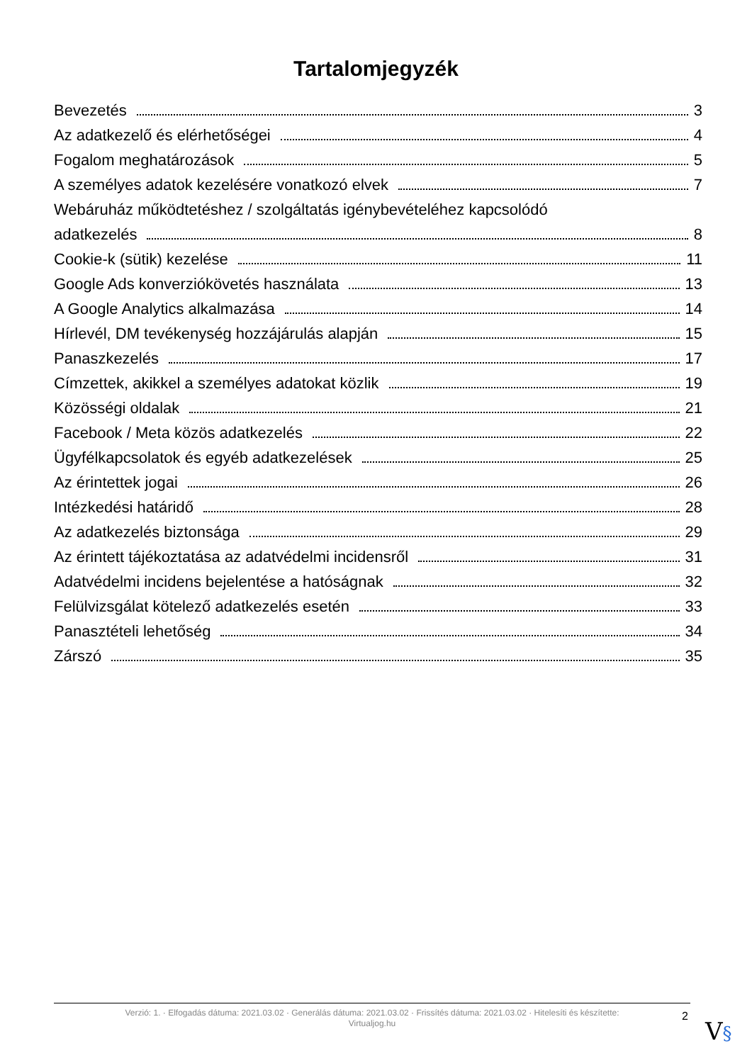Tartalomjegyzék
Bevezetés 3
Az adatkezelő és elérhetőségei 4
Fogalom meghatározások 5
A személyes adatok kezelésére vonatkozó elvek 7
Webáruház működtetéshez / szolgáltatás igénybevételéhez kapcsolódó
adatkezelés 8
Cookie-k (sütik) kezelése 11
Google Ads konverziókövetés használata 13
A Google Analytics alkalmazása 14
Hírlevél, DM tevékenység hozzájárulás alapján 15
Panaszkezelés 17
Címzettek, akikkel a személyes adatokat közlik 19
Közösségi oldalak 21
Facebook / Meta közös adatkezelés 22
Ügyfélkapcsolatok és egyéb adatkezelések 25
Az érintettek jogai 26
Intézkedési határidő 28
Az adatkezelés biztonsága 29
Az érintett tájékoztatása az adatvédelmi incidensről 31
Adatvédelmi incidens bejelentése a hatóságnak 32
Felülvizsgálat kötelező adatkezelés esetén 33
Panasztételi lehetőség 34
Zárszó 35
Verzió: 1. · Elfogadás dátuma: 2021.03.02 · Generálás dátuma: 2021.03.02 · Frissítés dátuma: 2021.03.02 · Hitelesíti és készítette:
Virtualjog.hu
2
V§